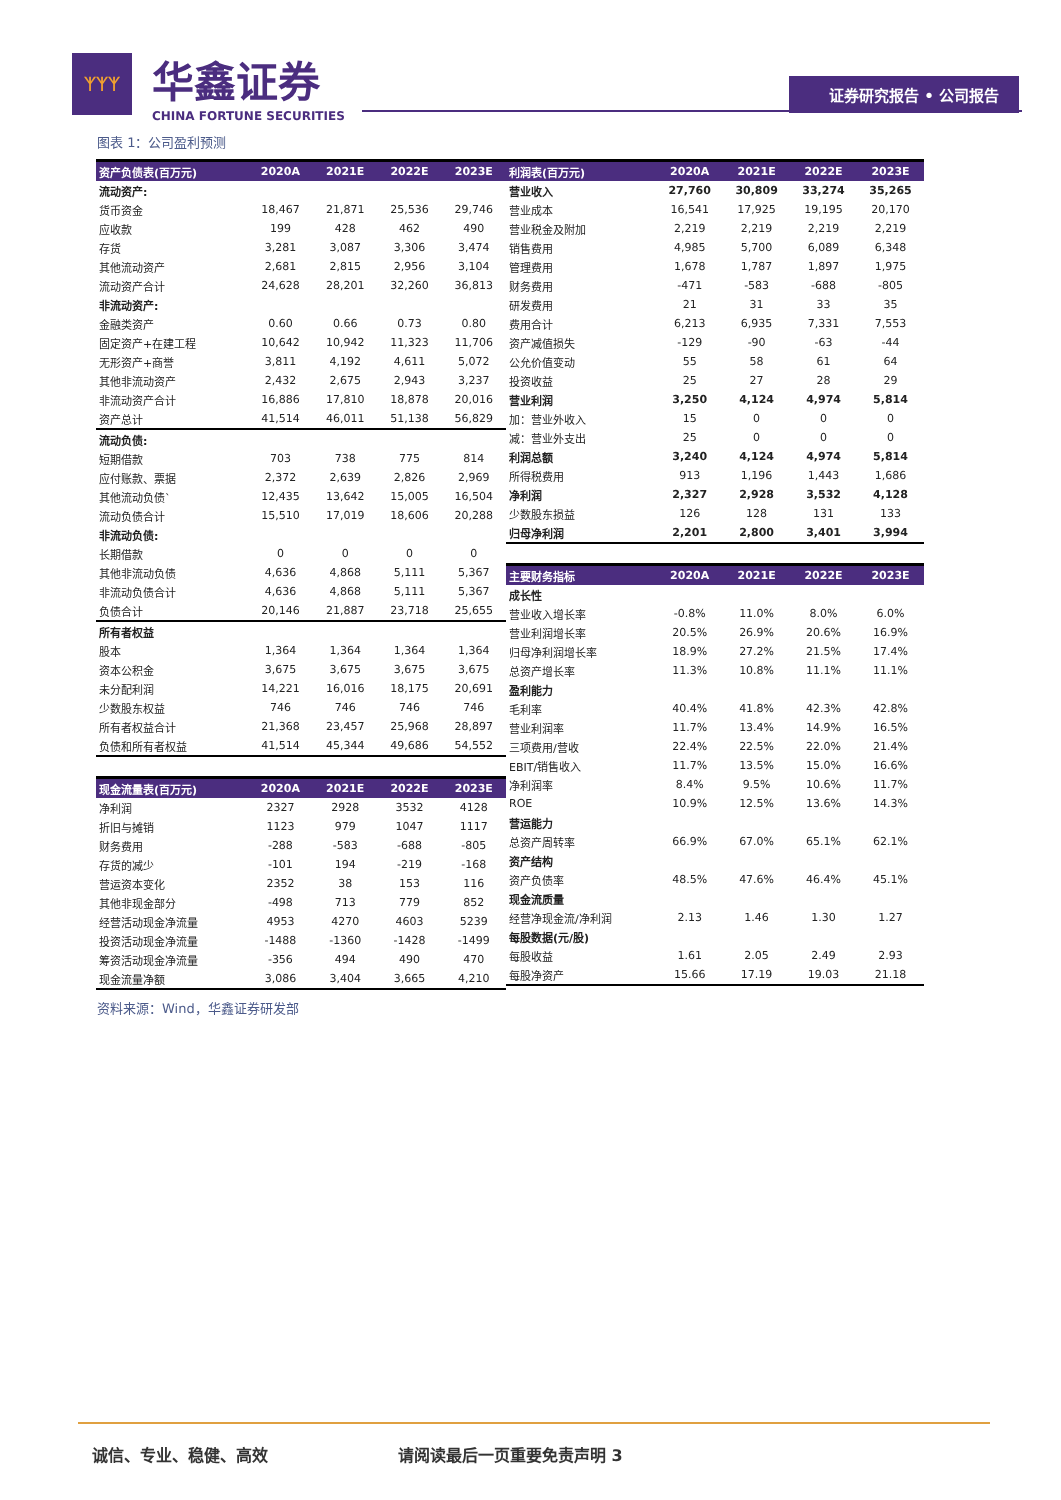ᛉᛉᛉ
华鑫证券
CHINA FORTUNE SECURITIES
证券研究报告 • 公司报告
图表 1：公司盈利预测
| 资产负债表(百万元) | 2020A | 2021E | 2022E | 2023E |
| --- | --- | --- | --- | --- |
| 流动资产: | | | | |
| 货币资金 | 18,467 | 21,871 | 25,536 | 29,746 |
| 应收款 | 199 | 428 | 462 | 490 |
| 存货 | 3,281 | 3,087 | 3,306 | 3,474 |
| 其他流动资产 | 2,681 | 2,815 | 2,956 | 3,104 |
| 流动资产合计 | 24,628 | 28,201 | 32,260 | 36,813 |
| 非流动资产: | | | | |
| 金融类资产 | 0.60 | 0.66 | 0.73 | 0.80 |
| 固定资产+在建工程 | 10,642 | 10,942 | 11,323 | 11,706 |
| 无形资产+商誉 | 3,811 | 4,192 | 4,611 | 5,072 |
| 其他非流动资产 | 2,432 | 2,675 | 2,943 | 3,237 |
| 非流动资产合计 | 16,886 | 17,810 | 18,878 | 20,016 |
| 资产总计 | 41,514 | 46,011 | 51,138 | 56,829 |
| 流动负债: | | | | |
| 短期借款 | 703 | 738 | 775 | 814 |
| 应付账款、票据 | 2,372 | 2,639 | 2,826 | 2,969 |
| 其他流动负债` | 12,435 | 13,642 | 15,005 | 16,504 |
| 流动负债合计 | 15,510 | 17,019 | 18,606 | 20,288 |
| 非流动负债: | | | | |
| 长期借款 | 0 | 0 | 0 | 0 |
| 其他非流动负债 | 4,636 | 4,868 | 5,111 | 5,367 |
| 非流动负债合计 | 4,636 | 4,868 | 5,111 | 5,367 |
| 负债合计 | 20,146 | 21,887 | 23,718 | 25,655 |
| 所有者权益 | | | | |
| 股本 | 1,364 | 1,364 | 1,364 | 1,364 |
| 资本公积金 | 3,675 | 3,675 | 3,675 | 3,675 |
| 未分配利润 | 14,221 | 16,016 | 18,175 | 20,691 |
| 少数股东权益 | 746 | 746 | 746 | 746 |
| 所有者权益合计 | 21,368 | 23,457 | 25,968 | 28,897 |
| 负债和所有者权益 | 41,514 | 45,344 | 49,686 | 54,552 |
| 现金流量表(百万元) | 2020A | 2021E | 2022E | 2023E |
| 净利润 | 2327 | 2928 | 3532 | 4128 |
| 折旧与摊销 | 1123 | 979 | 1047 | 1117 |
| 财务费用 | -288 | -583 | -688 | -805 |
| 存货的减少 | -101 | 194 | -219 | -168 |
| 营运资本变化 | 2352 | 38 | 153 | 116 |
| 其他非现金部分 | -498 | 713 | 779 | 852 |
| 经营活动现金净流量 | 4953 | 4270 | 4603 | 5239 |
| 投资活动现金净流量 | -1488 | -1360 | -1428 | -1499 |
| 筹资活动现金净流量 | -356 | 494 | 490 | 470 |
| 现金流量净额 | 3,086 | 3,404 | 3,665 | 4,210 |
| 利润表(百万元) | 2020A | 2021E | 2022E | 2023E |
| --- | --- | --- | --- | --- |
| 营业收入 | 27,760 | 30,809 | 33,274 | 35,265 |
| 营业成本 | 16,541 | 17,925 | 19,195 | 20,170 |
| 营业税金及附加 | 2,219 | 2,219 | 2,219 | 2,219 |
| 销售费用 | 4,985 | 5,700 | 6,089 | 6,348 |
| 管理费用 | 1,678 | 1,787 | 1,897 | 1,975 |
| 财务费用 | -471 | -583 | -688 | -805 |
| 研发费用 | 21 | 31 | 33 | 35 |
| 费用合计 | 6,213 | 6,935 | 7,331 | 7,553 |
| 资产减值损失 | -129 | -90 | -63 | -44 |
| 公允价值变动 | 55 | 58 | 61 | 64 |
| 投资收益 | 25 | 27 | 28 | 29 |
| 营业利润 | 3,250 | 4,124 | 4,974 | 5,814 |
| 加：营业外收入 | 15 | 0 | 0 | 0 |
| 减：营业外支出 | 25 | 0 | 0 | 0 |
| 利润总额 | 3,240 | 4,124 | 4,974 | 5,814 |
| 所得税费用 | 913 | 1,196 | 1,443 | 1,686 |
| 净利润 | 2,327 | 2,928 | 3,532 | 4,128 |
| 少数股东损益 | 126 | 128 | 131 | 133 |
| 归母净利润 | 2,201 | 2,800 | 3,401 | 3,994 |
| 主要财务指标 | 2020A | 2021E | 2022E | 2023E |
| 成长性 | | | | |
| 营业收入增长率 | -0.8% | 11.0% | 8.0% | 6.0% |
| 营业利润增长率 | 20.5% | 26.9% | 20.6% | 16.9% |
| 归母净利润增长率 | 18.9% | 27.2% | 21.5% | 17.4% |
| 总资产增长率 | 11.3% | 10.8% | 11.1% | 11.1% |
| 盈利能力 | | | | |
| 毛利率 | 40.4% | 41.8% | 42.3% | 42.8% |
| 营业利润率 | 11.7% | 13.4% | 14.9% | 16.5% |
| 三项费用/营收 | 22.4% | 22.5% | 22.0% | 21.4% |
| EBIT/销售收入 | 11.7% | 13.5% | 15.0% | 16.6% |
| 净利润率 | 8.4% | 9.5% | 10.6% | 11.7% |
| ROE | 10.9% | 12.5% | 13.6% | 14.3% |
| 营运能力 | | | | |
| 总资产周转率 | 66.9% | 67.0% | 65.1% | 62.1% |
| 资产结构 | | | | |
| 资产负债率 | 48.5% | 47.6% | 46.4% | 45.1% |
| 现金流质量 | | | | |
| 经营净现金流/净利润 | 2.13 | 1.46 | 1.30 | 1.27 |
| 每股数据(元/股) | | | | |
| 每股收益 | 1.61 | 2.05 | 2.49 | 2.93 |
| 每股净资产 | 15.66 | 17.19 | 19.03 | 21.18 |
资料来源：Wind，华鑫证券研发部
诚信、专业、稳健、高效 请阅读最后一页重要免责声明 3